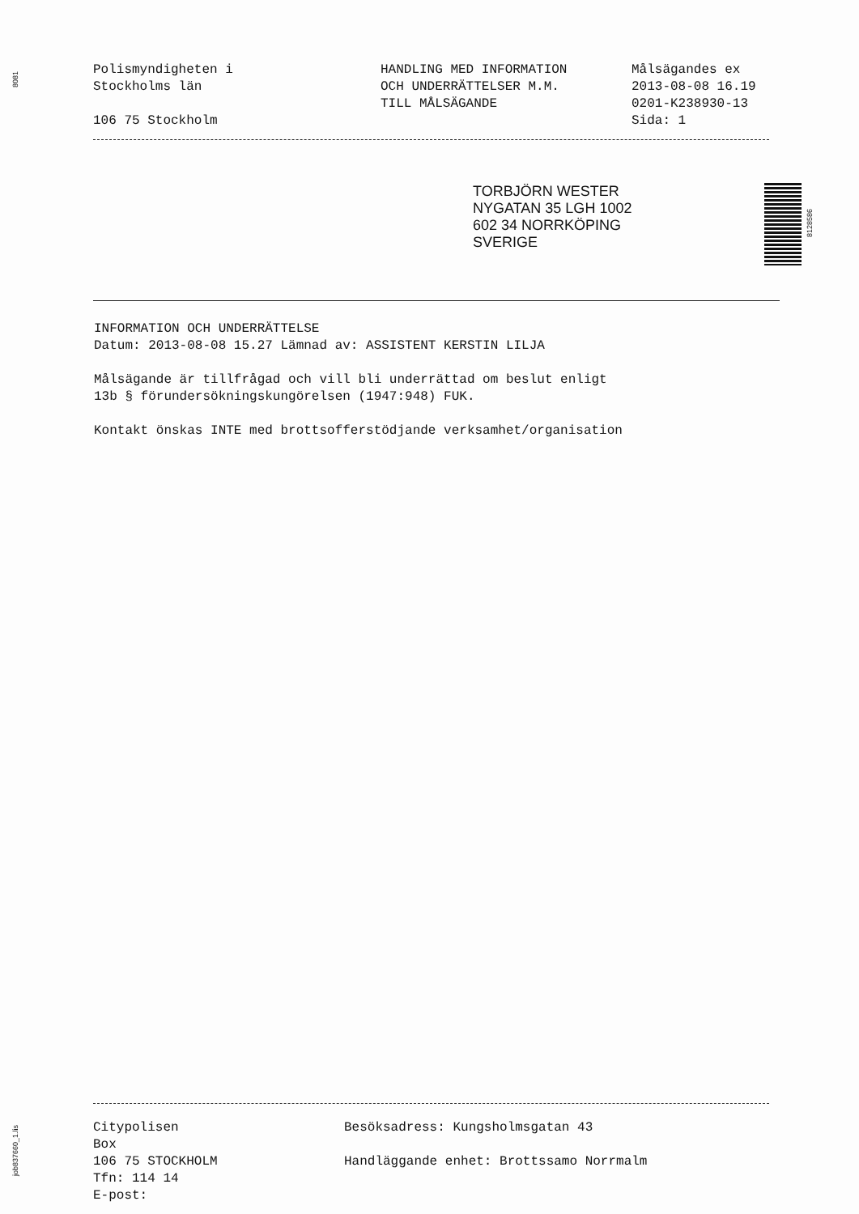8081
Polismyndigheten i
Stockholms län
106 75 Stockholm
HANDLING MED INFORMATION
OCH UNDERRÄTTELSER M.M.
TILL MÅLSÄGANDE
Målsägandes ex
2013-08-08 16.19
0201-K238930-13
Sida: 1
TORBJÖRN WESTER
NYGATAN 35 LGH 1002
602 34 NORRKÖPING
SVERIGE
8128586
INFORMATION OCH UNDERRÄTTELSE
Datum: 2013-08-08 15.27 Lämnad av: ASSISTENT KERSTIN LILJA
Målsägande är tillfrågad och vill bli underrättad om beslut enligt
13b § förundersökningskungörelsen (1947:948) FUK.
Kontakt önskas INTE med brottsofferstödjande verksamhet/organisation
Citypolisen
Box
106 75 STOCKHOLM
Tfn: 114 14
E-post:
Besöksadress: Kungsholmsgatan 43
Handläggande enhet: Brottssamo Norrmalm
job837660_1.lis